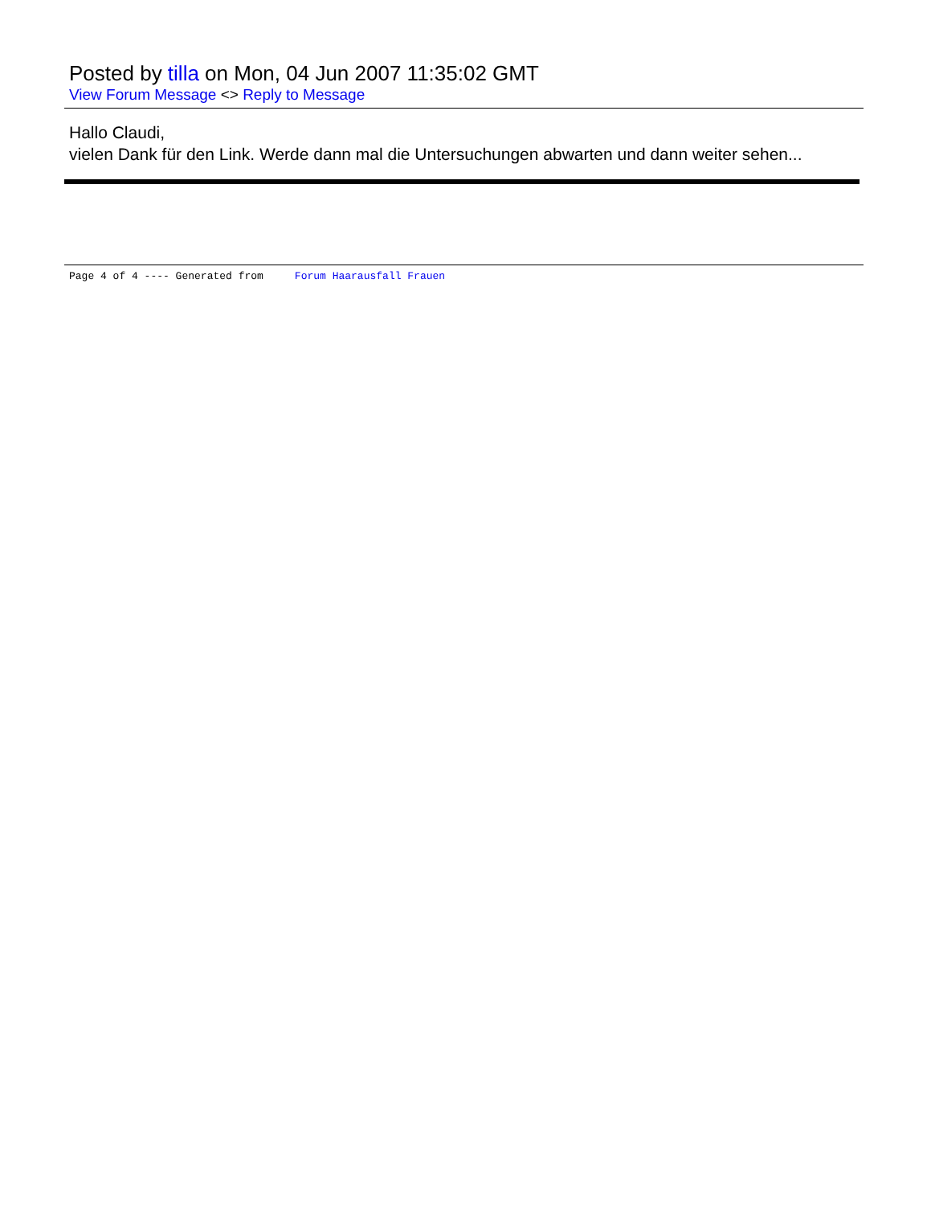Posted by tilla on Mon, 04 Jun 2007 11:35:02 GMT
View Forum Message <> Reply to Message
Hallo Claudi,
vielen Dank für den Link. Werde dann mal die Untersuchungen abwarten und dann weiter sehen...
Page 4 of 4 ---- Generated from Forum Haarausfall Frauen